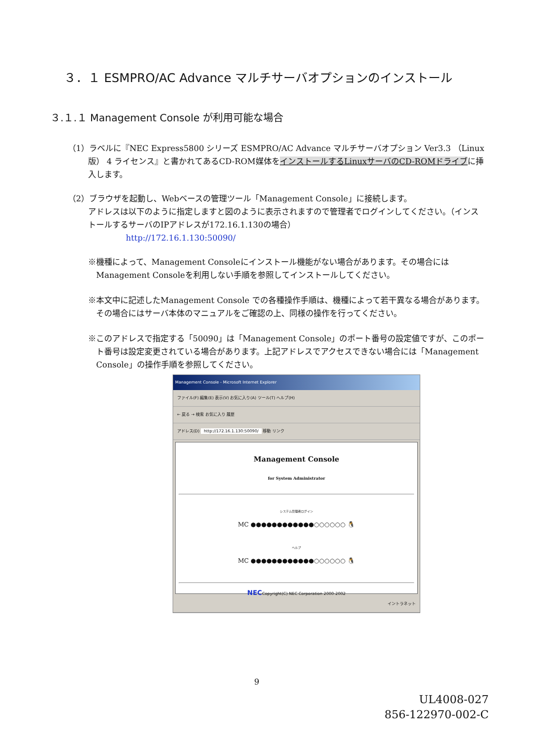３．１ ESMPRO/AC Advance マルチサーバオプションのインストール
３.１.１ Management Console が利用可能な場合
（1）ラベルに『NEC Express5800 シリーズ ESMPRO/AC Advance マルチサーバオプション Ver3.3 （Linux版） 4 ライセンス』と書かれてあるCD-ROM媒体をインストールするLinuxサーバのCD-ROMドライブに挿入します。
（2）ブラウザを起動し、Webベースの管理ツール「Management Console」に接続します。
アドレスは以下のように指定しますと図のように表示されますので管理者でログインしてください。（インストールするサーバのIPアドレスが172.16.1.130の場合）
http://172.16.1.130:50090/
※機種によって、Management Consoleにインストール機能がない場合があります。その場合にはManagement Consoleを利用しない手順を参照してインストールしてください。
※本文中に記述したManagement Console での各種操作手順は、機種によって若干異なる場合があります。その場合にはサーバ本体のマニュアルをご確認の上、同様の操作を行ってください。
※このアドレスで指定する「50090」は「Management Console」のポート番号の設定値ですが、このポート番号は設定変更されている場合があります。上記アドレスでアクセスできない場合には「Management Console」の操作手順を参照してください。
Management Console - Microsoft Internet Explorer
ファイル(F) 編集(E) 表示(V) お気に入り(A) ツール(T) ヘルプ(H)
← 戻る → 検索 お気に入り 履歴
アドレス(D) http://172.16.1.130:50090/ 移動 リンク
Management Console
for System Administrator
システム管理者ログイン
MC ●●●●●●●●●●●●○○○○○○ 🐧
ヘルプ
MC ●●●●●●●●●●●●○○○○○○ 🐧
NECCopyright(C) NEC Corporation 2000-2002
イントラネット
9
UL4008-027
856-122970-002-C